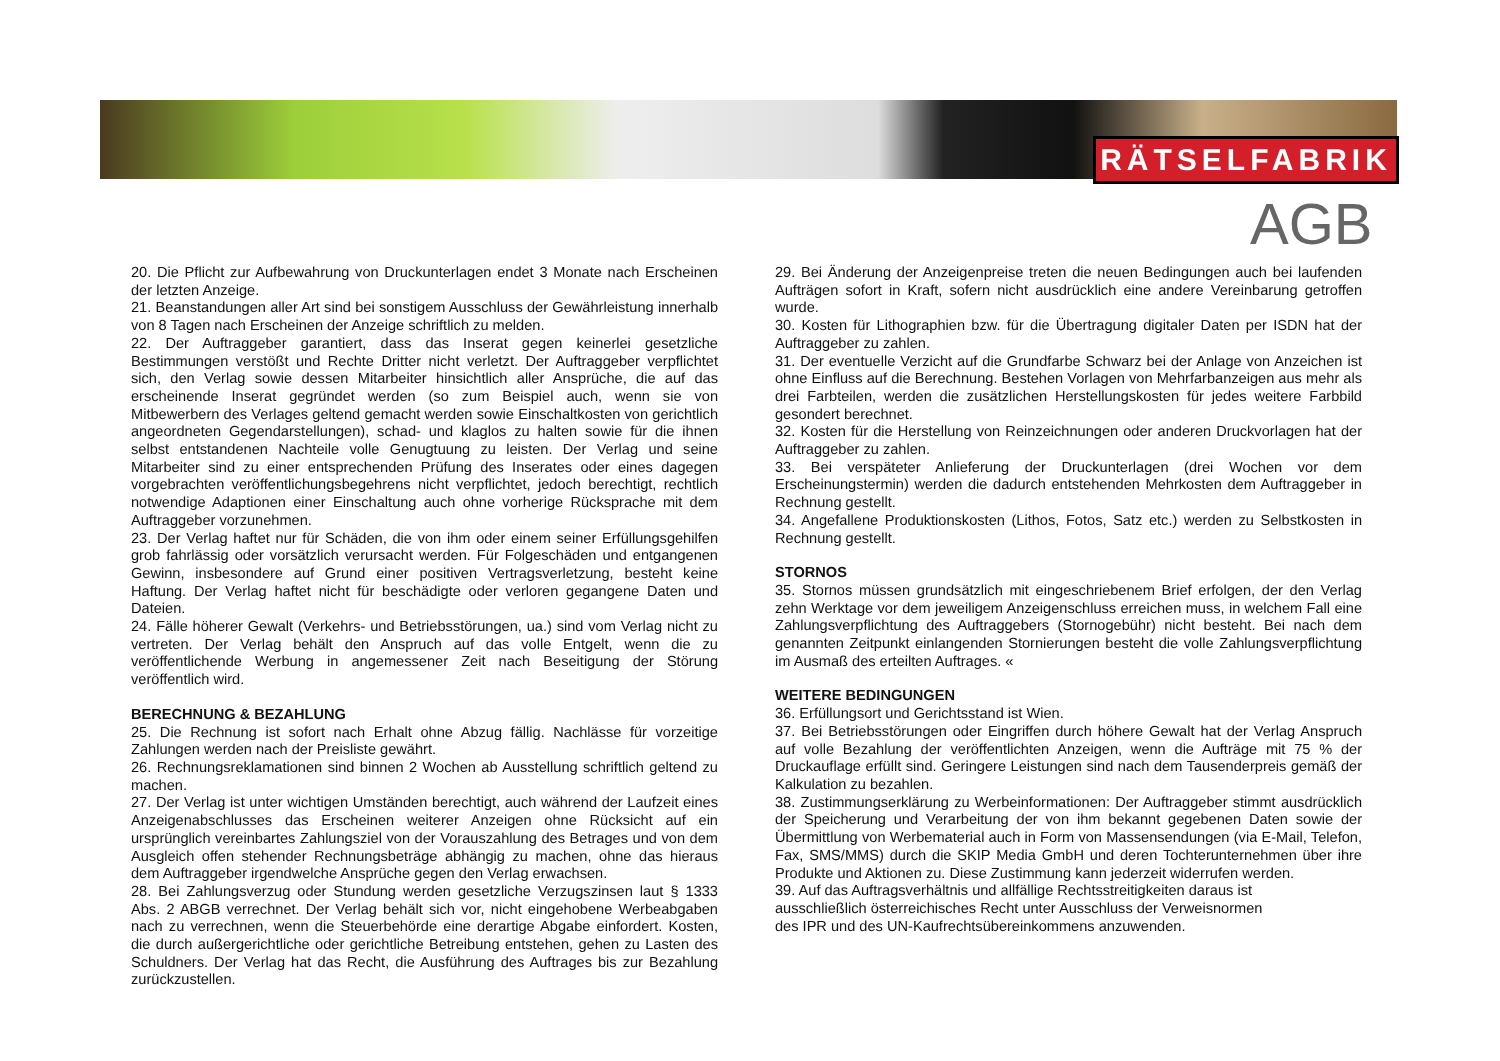RÄTSELFABRIK
AGB
20. Die Pflicht zur Aufbewahrung von Druckunterlagen endet 3 Monate nach Erscheinen der letzten Anzeige.
21. Beanstandungen aller Art sind bei sonstigem Ausschluss der Gewährleistung innerhalb von 8 Tagen nach Erscheinen der Anzeige schriftlich zu melden.
22. Der Auftraggeber garantiert, dass das Inserat gegen keinerlei gesetzliche Bestimmungen verstößt und Rechte Dritter nicht verletzt. Der Auftraggeber verpflichtet sich, den Verlag sowie dessen Mitarbeiter hinsichtlich aller Ansprüche, die auf das erscheinende Inserat gegründet werden (so zum Beispiel auch, wenn sie von Mitbewerbern des Verlages geltend gemacht werden sowie Einschaltkosten von gerichtlich angeordneten Gegendarstellungen), schad- und klaglos zu halten sowie für die ihnen selbst entstandenen Nachteile volle Genugtuung zu leisten. Der Verlag und seine Mitarbeiter sind zu einer entsprechenden Prüfung des Inserates oder eines dagegen vorgebrachten veröffentlichungsbegehrens nicht verpflichtet, jedoch berechtigt, rechtlich notwendige Adaptionen einer Einschaltung auch ohne vorherige Rücksprache mit dem Auftraggeber vorzunehmen.
23. Der Verlag haftet nur für Schäden, die von ihm oder einem seiner Erfüllungsgehilfen grob fahrlässig oder vorsätzlich verursacht werden. Für Folgeschäden und entgangenen Gewinn, insbesondere auf Grund einer positiven Vertragsverletzung, besteht keine Haftung. Der Verlag haftet nicht für beschädigte oder verloren gegangene Daten und Dateien.
24. Fälle höherer Gewalt (Verkehrs- und Betriebsstörungen, ua.) sind vom Verlag nicht zu vertreten. Der Verlag behält den Anspruch auf das volle Entgelt, wenn die zu veröffentlichende Werbung in angemessener Zeit nach Beseitigung der Störung veröffentlich wird.
BERECHNUNG & BEZAHLUNG
25. Die Rechnung ist sofort nach Erhalt ohne Abzug fällig. Nachlässe für vorzeitige Zahlungen werden nach der Preisliste gewährt.
26. Rechnungsreklamationen sind binnen 2 Wochen ab Ausstellung schriftlich geltend zu machen.
27. Der Verlag ist unter wichtigen Umständen berechtigt, auch während der Laufzeit eines Anzeigenabschlusses das Erscheinen weiterer Anzeigen ohne Rücksicht auf ein ursprünglich vereinbartes Zahlungsziel von der Vorauszahlung des Betrages und von dem Ausgleich offen stehender Rechnungsbeträge abhängig zu machen, ohne das hieraus dem Auftraggeber irgendwelche Ansprüche gegen den Verlag erwachsen.
28. Bei Zahlungsverzug oder Stundung werden gesetzliche Verzugszinsen laut § 1333 Abs. 2 ABGB verrechnet. Der Verlag behält sich vor, nicht eingehobene Werbeabgaben nach zu verrechnen, wenn die Steuerbehörde eine derartige Abgabe einfordert. Kosten, die durch außergerichtliche oder gerichtliche Betreibung entstehen, gehen zu Lasten des Schuldners. Der Verlag hat das Recht, die Ausführung des Auftrages bis zur Bezahlung zurückzustellen.
29. Bei Änderung der Anzeigenpreise treten die neuen Bedingungen auch bei laufenden Aufträgen sofort in Kraft, sofern nicht ausdrücklich eine andere Vereinbarung getroffen wurde.
30. Kosten für Lithographien bzw. für die Übertragung digitaler Daten per ISDN hat der Auftraggeber zu zahlen.
31. Der eventuelle Verzicht auf die Grundfarbe Schwarz bei der Anlage von Anzeichen ist ohne Einfluss auf die Berechnung. Bestehen Vorlagen von Mehrfarbanzeigen aus mehr als drei Farbteilen, werden die zusätzlichen Herstellungskosten für jedes weitere Farbbild gesondert berechnet.
32. Kosten für die Herstellung von Reinzeichnungen oder anderen Druckvorlagen hat der Auftraggeber zu zahlen.
33. Bei verspäteter Anlieferung der Druckunterlagen (drei Wochen vor dem Erscheinungstermin) werden die dadurch entstehenden Mehrkosten dem Auftraggeber in Rechnung gestellt.
34. Angefallene Produktionskosten (Lithos, Fotos, Satz etc.) werden zu Selbstkosten in Rechnung gestellt.
STORNOS
35. Stornos müssen grundsätzlich mit eingeschriebenem Brief erfolgen, der den Verlag zehn Werktage vor dem jeweiligem Anzeigenschluss erreichen muss, in welchem Fall eine Zahlungsverpflichtung des Auftraggebers (Stornogebühr) nicht besteht. Bei nach dem genannten Zeitpunkt einlangenden Stornierungen besteht die volle Zahlungsverpflichtung im Ausmaß des erteilten Auftrages. «
WEITERE BEDINGUNGEN
36. Erfüllungsort und Gerichtsstand ist Wien.
37. Bei Betriebsstörungen oder Eingriffen durch höhere Gewalt hat der Verlag Anspruch auf volle Bezahlung der veröffentlichten Anzeigen, wenn die Aufträge mit 75 % der Druckauflage erfüllt sind. Geringere Leistungen sind nach dem Tausenderpreis gemäß der Kalkulation zu bezahlen.
38. Zustimmungserklärung zu Werbeinformationen: Der Auftraggeber stimmt ausdrücklich der Speicherung und Verarbeitung der von ihm bekannt gegebenen Daten sowie der Übermittlung von Werbematerial auch in Form von Massensendungen (via E-Mail, Telefon, Fax, SMS/MMS) durch die SKIP Media GmbH und deren Tochterunternehmen über ihre Produkte und Aktionen zu. Diese Zustimmung kann jederzeit widerrufen werden.
39. Auf das Auftragsverhältnis und allfällige Rechtsstreitigkeiten daraus ist
ausschließlich österreichisches Recht unter Ausschluss der Verweisnormen
des IPR und des UN-Kaufrechtsübereinkommens anzuwenden.